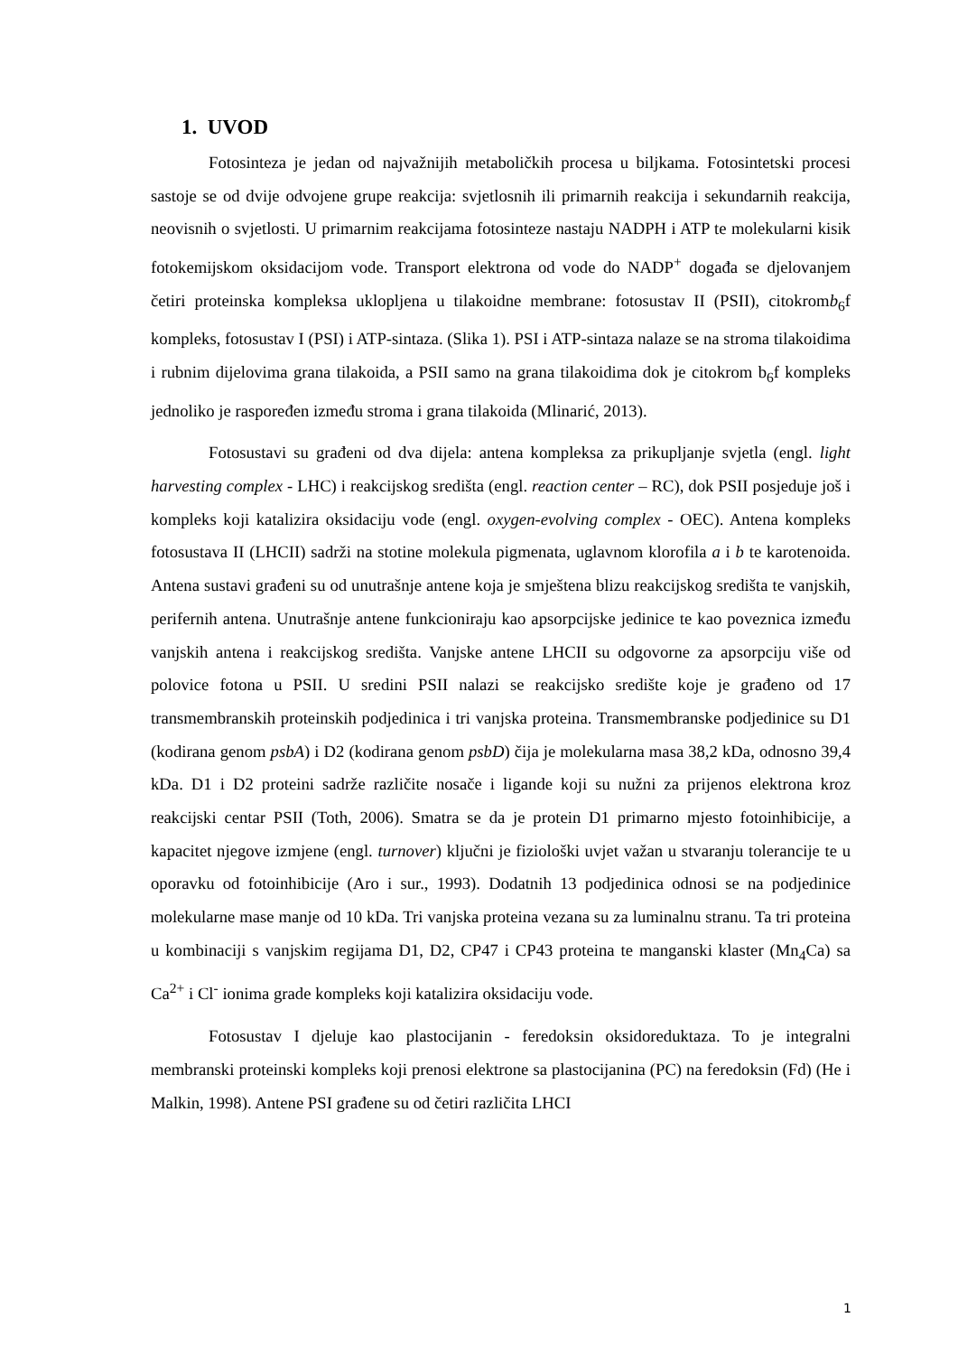1. UVOD
Fotosinteza je jedan od najvažnijih metaboličkih procesa u biljkama. Fotosintetski procesi sastoje se od dvije odvojene grupe reakcija: svjetlosnih ili primarnih reakcija i sekundarnih reakcija, neovisnih o svjetlosti. U primarnim reakcijama fotosinteze nastaju NADPH i ATP te molekularni kisik fotokemijskom oksidacijom vode. Transport elektrona od vode do NADP<sup>+</sup> događa se djelovanjem četiri proteinska kompleksa uklopljena u tilakoidne membrane: fotosustav II (PSII), citokromb<sub>6</sub>f kompleks, fotosustav I (PSI) i ATP-sintaza. (Slika 1). PSI i ATP-sintaza nalaze se na stroma tilakoidima i rubnim dijelovima grana tilakoida, a PSII samo na grana tilakoidima dok je citokrom b<sub>6</sub>f kompleks jednoliko je raspoređen između stroma i grana tilakoida (Mlinarić, 2013).
Fotosustavi su građeni od dva dijela: antena kompleksa za prikupljanje svjetla (engl. light harvesting complex - LHC) i reakcijskog središta (engl. reaction center – RC), dok PSII posjeduje još i kompleks koji katalizira oksidaciju vode (engl. oxygen-evolving complex - OEC). Antena kompleks fotosustava II (LHCII) sadrži na stotine molekula pigmenata, uglavnom klorofila a i b te karotenoida. Antena sustavi građeni su od unutrašnje antene koja je smještena blizu reakcijskog središta te vanjskih, perifernih antena. Unutrašnje antene funkcioniraju kao apsorpcijske jedinice te kao poveznica između vanjskih antena i reakcijskog središta. Vanjske antene LHCII su odgovorne za apsorpciju više od polovice fotona u PSII. U sredini PSII nalazi se reakcijsko središte koje je građeno od 17 transmembranskih proteinskih podjedinica i tri vanjska proteina. Transmembranske podjedinice su D1 (kodirana genom psbA) i D2 (kodirana genom psbD) čija je molekularna masa 38,2 kDa, odnosno 39,4 kDa. D1 i D2 proteini sadrže različite nosače i ligande koji su nužni za prijenos elektrona kroz reakcijski centar PSII (Toth, 2006). Smatra se da je protein D1 primarno mjesto fotoinhibicije, a kapacitet njegove izmjene (engl. turnover) ključni je fiziološki uvjet važan u stvaranju tolerancije te u oporavku od fotoinhibicije (Aro i sur., 1993). Dodatnih 13 podjedinica odnosi se na podjedinice molekularne mase manje od 10 kDa. Tri vanjska proteina vezana su za luminalnu stranu. Ta tri proteina u kombinaciji s vanjskim regijama D1, D2, CP47 i CP43 proteina te manganski klaster (Mn<sub>4</sub>Ca) sa Ca<sup>2+</sup> i Cl<sup>-</sup> ionima grade kompleks koji katalizira oksidaciju vode.
Fotosustav I djeluje kao plastocijanin - feredoksin oksidoreduktaza. To je integralni membranski proteinski kompleks koji prenosi elektrone sa plastocijanina (PC) na feredoksin (Fd) (He i Malkin, 1998). Antene PSI građene su od četiri različita LHCI
1